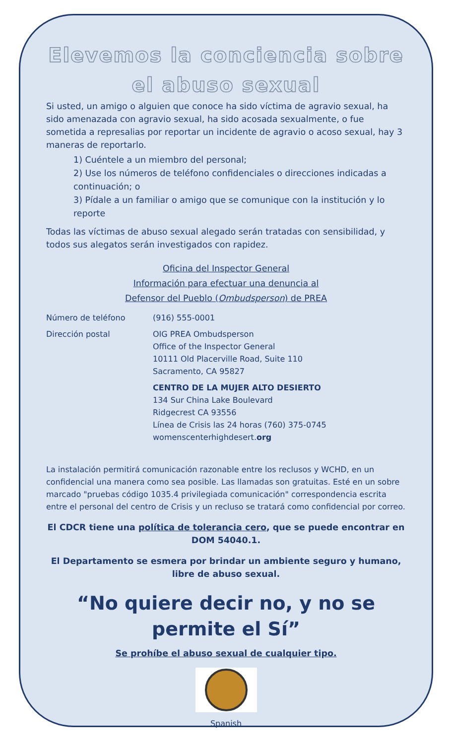Elevemos la conciencia sobre
el abuso sexual
Si usted, un amigo o alguien que conoce ha sido víctima de agravio sexual, ha sido amenazada con agravio sexual, ha sido acosada sexualmente, o fue sometida a represalias por reportar un incidente de agravio o acoso sexual, hay 3 maneras de reportarlo.
1) Cuéntele a un miembro del personal;
2) Use los números de teléfono confidenciales o direcciones indicadas a continuación; o
3) Pídale a un familiar o amigo que se comunique con la institución y lo reporte
Todas las víctimas de abuso sexual alegado serán tratadas con sensibilidad, y todos sus alegatos serán investigados con rapidez.
Oficina del Inspector General
Información para efectuar una denuncia al
Defensor del Pueblo (Ombudsperson) de PREA
Número de teléfono (916) 555-0001
Dirección postal OIG PREA Ombudsperson
Office of the Inspector General
10111 Old Placerville Road, Suite 110
Sacramento, CA 95827
CENTRO DE LA MUJER ALTO DESIERTO
134 Sur China Lake Boulevard
Ridgecrest CA 93556
Línea de Crisis las 24 horas (760) 375-0745
womenscenterhighdesert.org
La instalación permitirá comunicación razonable entre los reclusos y WCHD, en un confidencial una manera como sea posible. Las llamadas son gratuitas. Esté en un sobre marcado "pruebas código 1035.4 privilegiada comunicación" correspondencia escrita entre el personal del centro de Crisis y un recluso se tratará como confidencial por correo.
El CDCR tiene una política de tolerancia cero, que se puede encontrar en DOM 54040.1.
El Departamento se esmera por brindar un ambiente seguro y humano, libre de abuso sexual.
“No quiere decir no, y no se
permite el Sí”
Se prohíbe el abuso sexual de cualquier tipo.
Spanish